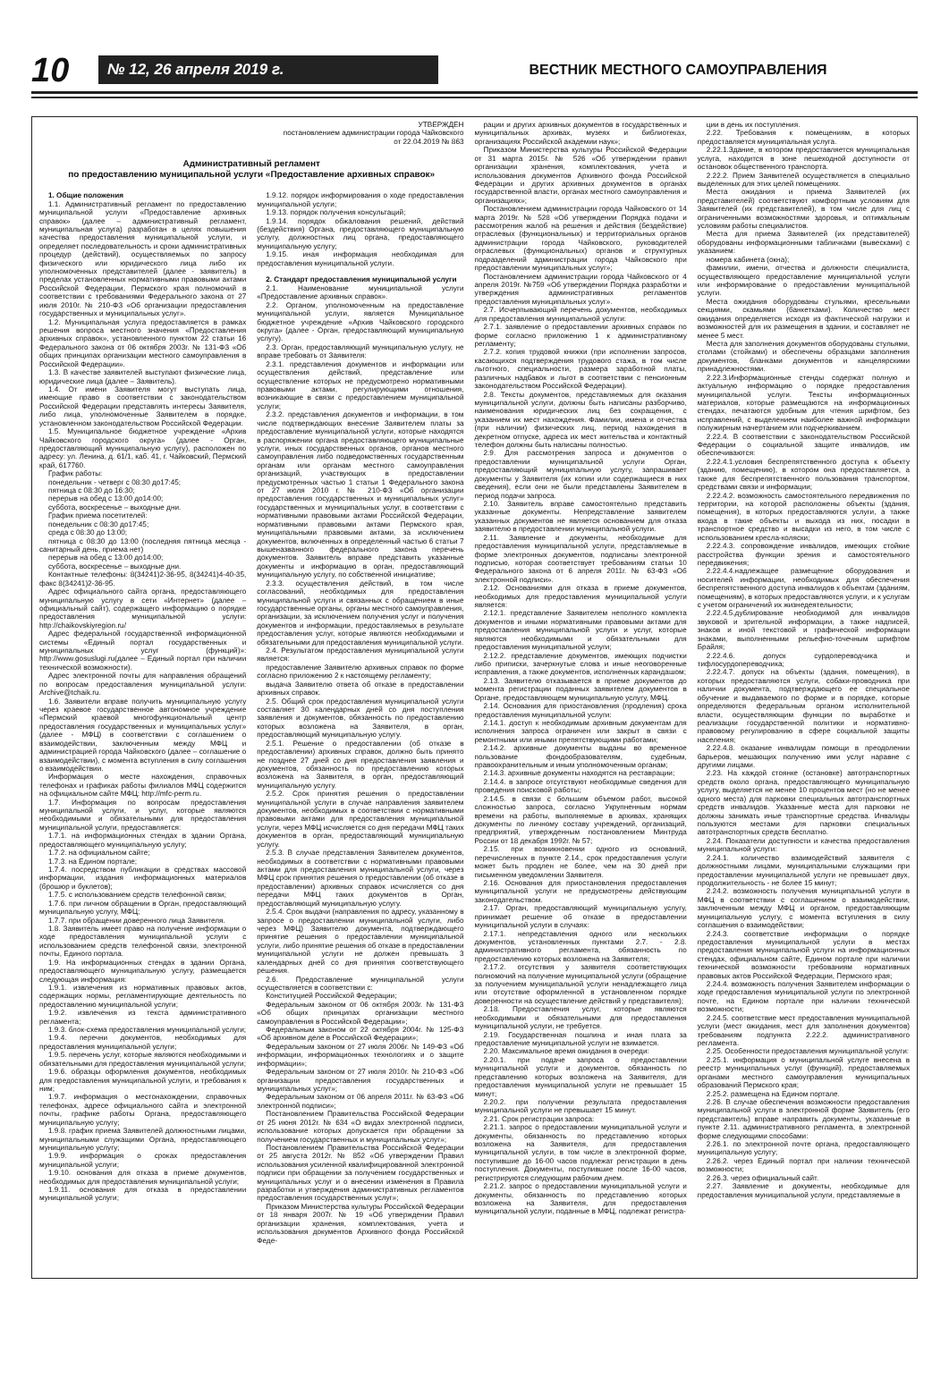10
№ 12, 26 апреля 2019 г.
ВЕСТНИК МЕСТНОГО САМОУПРАВЛЕНИЯ
УТВЕРЖДЕН
постановлением администрации города Чайковского
от 22.04.2019 № 863
Административный регламент
по предоставлению муниципальной услуги «Предоставление архивных справок»
1. Общие положения
1.1. Административный регламент по предоставлению муниципальной услуги «Предоставление архивных справок» (далее – административный регламент, муниципальная услуга) разработан в целях повышения качества предоставления муниципальной услуги, и определяет последовательность и сроки административных процедур (действий), осуществляемых по запросу физического или юридического лица либо их уполномоченных представителей (далее - заявитель) в пределах установленных нормативными правовыми актами Российской Федерации, Пермского края полномочий в соответствии с требованиями Федерального закона от 27 июля 2010г. № 210-ФЗ «Об организации предоставления государственных и муниципальных услуг».
1.2. Муниципальная услуга предоставляется в рамках решения вопроса местного значения «Предоставления архивных справок», установленного пунктом 22 статьи 16 Федерального закона от 06 октября 2003г. № 131-ФЗ «Об общих принципах организации местного самоуправления в Российской Федерации».
1.3. В качестве заявителей выступают физические лица, юридические лица (далее – Заявитель).
1.4. От имени Заявителя могут выступать лица, имеющие право в соответствии с законодательством Российской Федерации представлять интересы Заявителя, либо лица, уполномоченные Заявителем в порядке, установленном законодательством Российской Федерации.
1.5. Муниципальное бюджетное учреждение «Архив Чайковского городского округа» (далее - Орган, предоставляющий муниципальную услугу), расположен по адресу: ул. Ленина, д. 61/1, каб. 41, г. Чайковский, Пермский край, 617760.
График работы:
понедельник - четверг с 08:30 до17:45;
пятница с 08:30 до 16:30;
перерыв на обед с 13:00 до14:00;
суббота, воскресенье – выходные дни.
График приема посетителей:
понедельник с 08:30 до17:45;
среда с 08:30 до 13:00;
пятница с 08:30 до 13:00 (последняя пятница месяца - санитарный день, приема нет)
перерыв на обед с 13:00 до14:00;
суббота, воскресенье – выходные дни.
Контактные телефоны: 8(34241)2-36-95, 8(34241)4-40-35, факс 8(34241)2-36-95.
Адрес официального сайта органа, предоставляющего муниципальную услугу в сети «Интернет» (далее – официальный сайт), содержащего информацию о порядке предоставления муниципальной услуги: http://chaikovskiyregion.ru/
Адрес федеральной государственной информационной системы «Единый портал государственных и муниципальных услуг (функций)»: http://www.gosuslugi.ru(далее – Единый портал при наличии технической возможности).
Адрес электронной почты для направления обращений по вопросам предоставления муниципальной услуги: Archive@tchaik.ru.
1.6. Заявители вправе получить муниципальную услугу через краевое государственное автономное учреждение «Пермский краевой многофункциональный центр предоставления государственных и муниципальных услуг» (далее - МФЦ) в соответствии с соглашением о взаимодействии, заключенным между МФЦ и администрацией города Чайковского (далее – соглашение о взаимодействии), с момента вступления в силу соглашения о взаимодействии.
Информация о месте нахождения, справочных телефонах и графиках работы филиалов МФЦ содержится на официальном сайте МФЦ: http://mfc-perm.ru.
1.7. Информация по вопросам предоставления муниципальной услуги, и услуг, которые являются необходимыми и обязательными для предоставления муниципальной услуги, предоставляется:
1.7.1. на информационных стендах в здании Органа, предоставляющего муниципальную услугу;
1.7.2. на официальном сайте;
1.7.3. на Едином портале;
1.7.4. посредством публикации в средствах массовой информации, издания информационных материалов (брошюр и буклетов);
1.7.5. с использованием средств телефонной связи;
1.7.6. при личном обращении в Орган, предоставляющий муниципальную услугу, МФЦ;
1.7.7. при обращении доверенного лица Заявителя.
1.8. Заявитель имеет право на получение информации о ходе предоставления муниципальной услуги с использованием средств телефонной связи, электронной почты, Единого портала.
1.9. На информационных стендах в здании Органа, предоставляющего муниципальную услугу, размещается следующая информация:
1.9.1. извлечения из нормативных правовых актов, содержащих нормы, регламентирующие деятельность по предоставлению муниципальной услуги;
1.9.2. извлечения из текста административного регламента;
1.9.3. блок-схема предоставления муниципальной услуги;
1.9.4. перечни документов, необходимых для предоставления муниципальной услуги;
1.9.5. перечень услуг, которые являются необходимыми и обязательными для предоставления муниципальной услуги;
1.9.6. образцы оформления документов, необходимых для предоставления муниципальной услуги, и требования к ним;
1.9.7. информация о местонахождении, справочных телефонах, адресе официального сайта и электронной почты, графике работы Органа, предоставляющего муниципальную услугу;
1.9.8. график приема Заявителей должностными лицами, муниципальными служащими Органа, предоставляющего муниципальную услугу;
1.9.9. информация о сроках предоставления муниципальной услуги;
1.9.10. основания для отказа в приеме документов, необходимых для предоставления муниципальной услуги;
1.9.11. основания для отказа в предоставлении муниципальной услуги;
1.9.12. порядок информирования о ходе предоставления муниципальной услуги;
1.9.13. порядок получения консультаций;
1.9.14. порядок обжалования решений, действий (бездействия) Органа, предоставляющего муниципальную услугу, должностных лиц органа, предоставляющего муниципальную услугу;
1.9.15. иная информация необходимая для предоставления муниципальной услуги.
2. Стандарт предоставления муниципальной услуги
2.1. Наименование муниципальной услуги «Предоставление архивных справок».
2.2. Органом, уполномоченным на предоставление муниципальной услуги, является Муниципальное бюджетное учреждение «Архив Чайковского городского округа» (далее - Орган, предоставляющий муниципальную услугу).
2.3. Орган, предоставляющий муниципальную услугу, не вправе требовать от Заявителя:
2.3.1. представления документов и информации или осуществления действий, представление или осуществление которых не предусмотрено нормативными правовыми актами, регулирующими отношения, возникающие в связи с предоставлением муниципальной услуги;
2.3.2. представления документов и информации, в том числе подтверждающих внесение Заявителем платы за предоставление муниципальной услуги, которые находятся в распоряжении органа предоставляющего муниципальные услуги, иных государственных органов, органов местного самоуправления либо подведомственных государственным органам или органам местного самоуправления организаций, участвующих в предоставлении предусмотренных частью 1 статьи 1 Федерального закона от 27 июля 2010 г. № 210-ФЗ «Об организации предоставления государственных и муниципальных услуг» государственных и муниципальных услуг, в соответствии с нормативными правовыми актами Российской Федерации, нормативными правовыми актами Пермского края, муниципальными правовыми актами, за исключением документов, включенных в определенный частью 6 статьи 7 вышеназванного федерального закона перечень документов. Заявитель вправе представить указанные документы и информацию в орган, предоставляющий муниципальную услугу, по собственной инициативе;
2.3.3. осуществления действий, в том числе согласований, необходимых для предоставления муниципальной услуги и связанных с обращением в иные государственные органы, органы местного самоуправления, организации, за исключением получения услуг и получения документов и информации, предоставляемых в результате предоставления услуг, которые являются необходимыми и обязательными для предоставления муниципальной услуги.
2.4. Результатом предоставления муниципальной услуги является:
предоставление Заявителю архивных справок по форме согласно приложению 2 к настоящему регламенту;
выдача Заявителю ответа об отказе в предоставлении архивных справок.
2.5. Общий срок предоставления муниципальной услуги составляет 30 календарных дней со дня поступления заявления и документов, обязанность по предоставлению которых возложена на Заявителя, в орган, предоставляющий муниципальную услугу.
2.5.1. Решение о предоставлении (об отказе в предоставлении) архивных справок, должно быть принято не позднее 27 дней со дня предоставления заявления и документов, обязанность по предоставлению которых возложена на Заявителя, в орган, предоставляющий муниципальную услугу.
2.5.2. Срок принятия решения о предоставлении муниципальной услуги в случае направления заявителем документов, необходимых в соответствии с нормативными правовыми актами для предоставления муниципальной услуги, через МФЦ исчисляется со дня передачи МФЦ таких документов в орган, предоставляющий муниципальную услугу.
2.5.3. В случае представления Заявителем документов, необходимых в соответствии с нормативными правовыми актами для предоставления муниципальной услуги, через МФЦ срок принятия решения о предоставлении (об отказе в предоставлении) архивных справок исчисляется со дня передачи МФЦ таких документов в Орган, предоставляющий муниципальную услугу.
2.5.4. Срок выдачи (направления по адресу, указанному в запросе о предоставлении муниципальной услуги, либо через МФЦ) Заявителю документа, подтверждающего принятие решения о предоставлении муниципальной услуги, либо принятие решения об отказе в предоставлении муниципальной услуги не должен превышать 3 календарных дней со дня принятия соответствующего решения.
2.6. Предоставление муниципальной услуги осуществляется в соответствии с:
Конституцией Российской Федерации;
Федеральным законом от 06 октября 2003г. № 131-ФЗ «Об общих принципах организации местного самоуправления в Российской Федерации»;
Федеральным законом от 22 октября 2004г. № 125-ФЗ «Об архивном деле в Российской Федерации»;
Федеральным законом от 27 июля 2006г. № 149-ФЗ «Об информации, информационных технологиях и о защите информации»;
Федеральным законом от 27 июля 2010г. № 210-ФЗ «Об организации предоставления государственных и муниципальных услуг»;
Федеральным законом от 06 апреля 2011г. № 63-ФЗ «Об электронной подписи»;
Постановлением Правительства Российской Федерации от 25 июня 2012г. № 634 «О видах электронной подписи, использование которых допускается при обращении за получением государственных и муниципальных услуг»;
Постановлением Правительства Российской Федерации от 25 августа 2012г. № 852 «Об утверждении Правил использования усиленной квалифицированной электронной подписи при обращении за получением государственных и муниципальных услуг и о внесении изменения в Правила разработки и утверждения административных регламентов предоставления государственных услуг»;
Приказом Министерства культуры Российской Федерации от 18 января 2007г. № 19 «Об утверждении Правил организации хранения, комплектования, учета и использования документов Архивного фонда Российской Феде-
рации и других архивных документов в государственных и муниципальных архивах, музеях и библиотеках, организациях Российской академии наук»;
Приказом Министерства культуры Российской Федерации от 31 марта 2015г. № 526 «Об утверждении правил организации хранения, комплектования, учета и использования документов Архивного фонда Российской Федерации и других архивных документов в органах государственной власти, органах местного самоуправления и организациях»;
Постановлением администрации города Чайковского от 14 марта 2019г. № 528 «Об утверждении Порядка подачи и рассмотрения жалоб на решения и действия (бездействие) отраслевых (функциональных) и территориальных органов администрации города Чайковского, руководителей отраслевых (функциональных) органов и структурных подразделений администрации города Чайковского при предоставлении муниципальных услуг»;
Постановлением администрации города Чайковского от 4 апреля 2019г. №759 «Об утверждении Порядка разработки и утверждения административных регламентов предоставления муниципальных услуг».
2.7. Исчерпывающий перечень документов, необходимых для предоставления муниципальной услуги:
2.7.1. заявление о предоставлении архивных справок по форме согласно приложению 1 к административному регламенту;
2.7.2. копия трудовой книжки (при исполнении запросов, касающихся подтверждения трудового стажа, в том числе льготного, специальности, размера заработной платы, различных надбавок и льгот в соответствии с пенсионным законодательством Российской Федерации).
2.8. Тексты документов, представляемых для оказания муниципальной услуги, должны быть написаны разборчиво, наименования юридических лиц без сокращения, с указанием их мест нахождения. Фамилии, имена и отчества (при наличии) физических лиц, период нахождения в декретном отпуске, адреса их мест жительства и контактный телефон должны быть написаны полностью.
2.9. Для рассмотрения запроса и документов о предоставлении муниципальной услуги Орган, предоставляющий муниципальную услугу, запрашивает документы у Заявителя (их копии или содержащиеся в них сведения), если они не были представлены Заявителем в период подачи запроса.
2.10. Заявитель вправе самостоятельно представить указанные документы. Непредставление заявителем указанных документов не является основанием для отказа заявителю в предоставлении муниципальной услуги.
2.11. Заявление и документы, необходимые для предоставления муниципальной услуги, представляемые в форме электронных документов, подписаны электронной подписью, которая соответствует требованиям статьи 10 Федерального закона от 6 апреля 2011г. № 63-ФЗ «Об электронной подписи».
2.12. Основаниями для отказа в приеме документов, необходимых для предоставления муниципальной услуги является:
2.12.1. представление Заявителем неполного комплекта документов и иными нормативными правовыми актами для предоставления муниципальной услуги и услуг, которые являются необходимыми и обязательными для предоставления муниципальной услуги;
2.12.2. представление документов, имеющих подчистки либо приписки, зачеркнутые слова и иные неоговоренные исправления, а также документов, исполненных карандашом;
2.13. Заявителю отказывается в приеме документов до момента регистрации поданных заявителем документов в Органе, предоставляющем муниципальную услугу, МФЦ.
2.14. Основания для приостановления (продления) срока предоставления муниципальной услуги:
2.14.1. доступ к необходимым архивным документам для исполнения запроса ограничен или закрыт в связи с ремонтными или иными препятствующими работами;
2.14.2. архивные документы выданы во временное пользование фондообразователям, судебным, правоохранительным и иным уполномоченным органам;
2.14.3. архивные документы находятся на реставрации;
2.14.4. в запросе отсутствуют необходимые сведения для проведения поисковой работы;
2.14.5. в связи с большим объемом работ, высокой сложностью запроса, согласно Укрупненным нормам времени на работы, выполняемые в архивах, хранящих документы по личному составу учреждений, организаций, предприятий, утвержденным постановлением Минтруда России от 18 декабря 1992г. № 57;
2.15. при возникновении одного из оснований, перечисленных в пункте 2.14., срок предоставления услуги может быть продлен не более, чем на 30 дней при письменном уведомлении Заявителя.
2.16. Основания для приостановления предоставления муниципальной услуги не предусмотрены действующим законодательством.
2.17. Орган, предоставляющий муниципальную услугу, принимает решение об отказе в предоставлении муниципальной услуги в случаях:
2.17.1. непредставления одного или нескольких документов, установленных пунктами 2.7. - 2.8. административного регламента, обязанность по предоставлению которых возложена на Заявителя;
2.17.2. отсутствия у заявителя соответствующих полномочий на получение муниципальной услуги (обращение за получением муниципальной услуги ненадлежащего лица или отсутствие оформленной в установленном порядке доверенности на осуществление действий у представителя);
2.18. Предоставления услуг, которые являются необходимыми и обязательными для предоставления муниципальной услуги, не требуется.
2.19. Государственная пошлина и иная плата за предоставление муниципальной услуги не взимается.
2.20. Максимальное время ожидания в очереди:
2.20.1. при подаче запроса о предоставлении муниципальной услуги и документов, обязанность по представлению которых возложена на Заявителя, для предоставления муниципальной услуги не превышает 15 минут;
2.20.2. при получении результата предоставления муниципальной услуги не превышает 15 минут.
2.21. Срок регистрации запроса:
2.21.1. запрос о предоставлении муниципальной услуги и документы, обязанность по представлению которых возложена на Заявителя, для предоставления муниципальной услуги, в том числе в электронной форме, поступившие до 16-00 часов подлежат регистрации в день поступления. Документы, поступившие после 16-00 часов, регистрируются следующим рабочим днем.
2.21.2. запрос о предоставлении муниципальной услуги и документы, обязанность по представлению которых возложена на Заявителя, для предоставления муниципальной услуги, поданные в МФЦ, подлежат регистра-
ции в день их поступления.
2.22. Требования к помещениям, в которых предоставляется муниципальная услуга.
2.22.1.Здание, в котором предоставляется муниципальная услуга, находится в зоне пешеходной доступности от остановок общественного транспорта.
2.22.2. Прием Заявителей осуществляется в специально выделенных для этих целей помещениях.
Места ожидания и приема Заявителей (их представителей) соответствуют комфортным условиям для Заявителей (их представителей), в том числе для лиц с ограниченными возможностями здоровья, и оптимальным условиям работы специалистов.
Места для приема Заявителей (их представителей) оборудованы информационными табличками (вывесками) с указанием:
номера кабинета (окна);
фамилии, имени, отчества и должности специалиста, осуществляющего предоставление муниципальной услуги или информирование о предоставлении муниципальной услуги.
Места ожидания оборудованы стульями, кресельными секциями, скамьями (банкетками). Количество мест ожидания определяется исходя из фактической нагрузки и возможностей для их размещения в здании, и составляет не менее 5 мест.
Места для заполнения документов оборудованы стульями, столами (стойками) и обеспечены образцами заполнения документов, бланками документов и канцелярскими принадлежностями.
2.22.3.Информационные стенды содержат полную и актуальную информацию о порядке предоставления муниципальной услуги. Тексты информационных материалов, которые размещаются на информационных стендах, печатаются удобным для чтения шрифтом, без исправлений, с выделением наиболее важной информации полужирным начертанием или подчеркиванием.
2.22.4. В соответствии с законодательством Российской Федерации о социальной защите инвалидов, им обеспечиваются:
2.22.4.1.условия беспрепятственного доступа к объекту (зданию, помещению), в котором она предоставляется, а также для беспрепятственного пользования транспортом, средствами связи и информации;
2.22.4.2. возможность самостоятельного передвижения по территории, на которой расположены объекты (здания, помещения), в которых предоставляются услуги, а также входа в такие объекты и выхода из них, посадки в транспортное средство и высадки из него, в том числе с использованием кресла-коляски;
2.22.4.3. сопровождение инвалидов, имеющих стойкие расстройства функции зрения и самостоятельного передвижения;
2.22.4.4.надлежащее размещение оборудования и носителей информации, необходимых для обеспечения беспрепятственного доступа инвалидов к объектам (зданиям, помещениям), в которых предоставляются услуги, и к услугам с учетом ограничений их жизнедеятельности;
2.22.4.5.дублирование необходимой для инвалидов звуковой и зрительной информации, а также надписей, знаков и иной текстовой и графической информации знаками, выполненными рельефно-точечным шрифтом Брайля;
2.22.4.6. допуск сурдопереводчика и тифлосурдопереводчика;
2.22.4.7. допуск на объекты (здания, помещения), в которых предоставляются услуги, собаки-проводника при наличии документа, подтверждающего ее специальное обучение и выдаваемого по форме и в порядке, которые определяются федеральным органом исполнительной власти, осуществляющим функции по выработке и реализации государственной политики и нормативно-правовому регулированию в сфере социальной защиты населения;
2.22.4.8. оказание инвалидам помощи в преодолении барьеров, мешающих получению ими услуг наравне с другими лицами.
2.23. На каждой стоянке (остановке) автотранспортных средств около органа, предоставляющего муниципальную услугу, выделяется не менее 10 процентов мест (но не менее одного места) для парковки специальных автотранспортных средств инвалидов. Указанные места для парковки не должны занимать иные транспортные средства. Инвалиды пользуются местами для парковки специальных автотранспортных средств бесплатно.
2.24. Показатели доступности и качества предоставления муниципальной услуги:
2.24.1. количество взаимодействий заявителя с должностными лицами, муниципальными служащими при предоставлении муниципальной услуги не превышает двух, продолжительность - не более 15 минут;
2.24.2. возможность получения муниципальной услуги в МФЦ в соответствии с соглашением о взаимодействии, заключенным между МФЦ и органом, предоставляющим муниципальную услугу, с момента вступления в силу соглашения о взаимодействии;
2.24.3. соответствие информации о порядке предоставления муниципальной услуги в местах предоставления муниципальной услуги на информационных стендах, официальном сайте, Едином портале при наличии технической возможности требованиям нормативных правовых актов Российской Федерации, Пермского края;
2.24.4. возможность получения Заявителем информации о ходе предоставления муниципальной услуги по электронной почте, на Едином портале при наличии технической возможности;
2.24.5. соответствие мест предоставления муниципальной услуги (мест ожидания, мест для заполнения документов) требованиям подпункта 2.22.2. административного регламента.
2.25. Особенности предоставления муниципальной услуги:
2.25.1. информация о муниципальной услуге внесена в реестр муниципальных услуг (функций), предоставляемых органами местного самоуправления муниципальных образований Пермского края;
2.25.2. размещена на Едином портале.
2.26. В случае обеспечения возможности предоставления муниципальной услуги в электронной форме Заявитель (его представитель) вправе направить документы, указанные в пункте 2.11. административного регламента, в электронной форме следующими способами:
2.26.1. по электронной почте органа, предоставляющего муниципальную услугу;
2.26.2. через Единый портал при наличии технической возможности;
2.26.3. через официальный сайт.
2.27. Заявление и документы, необходимые для предоставления муниципальной услуги, представляемые в